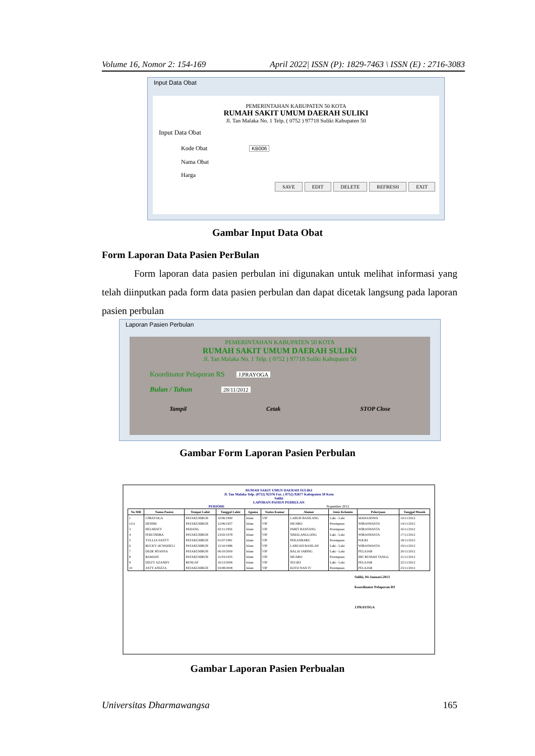Volume 16, Nomor 2: 154-169 April 2022| ISSN (P): 1829-7463 \ ISSN (E) : 2716-3083
Input Data Obat
PEMERINTAHAN KABUPATEN 50 KOTA
RUMAH SAKIT UMUM DAERAH SULIKI
Jl. Tan Malaka No. 1 Telp. ( 0752 ) 97718 Suliki Kabupaten 50
Input Data Obat
Kode Obat KB006
Nama Obat
Harga
SAVE EDIT DELETE REFRESH EXIT
Gambar Input Data Obat
Form Laporan Data Pasien PerBulan
Form laporan data pasien perbulan ini digunakan untuk melihat informasi yang telah diinputkan pada form data pasien perbulan dan dapat dicetak langsung pada laporan pasien perbulan
Laporan Pasien Perbulan
PEMERINTAHAN KABUPATEN 50 KOTA
RUMAH SAKIT UMUM DAERAH SULIKI
Jl. Tan Malaka No. 1 Telp. ( 0752 ) 97718 Suliki Kabupaten 50
Koordinator Pelaporan RS J.PRAYOGA
Bulan / Tahun 28/11/2012
Tampil Cetak STOP Close
Gambar Form Laporan Pasien Perbulan
RUMAH SAKIT UMUN DAERAH SULIKI
Jl. Tan Malaka Telp. (0752) 92376 Fax. ( 0752) 92677 Kabupaten 50 Kota
Suliki
LAPORAN PASIEN PERBULAN
PERIODE Nopember 2012
| No MR | Nama Pasien | Tempat Lahir | Tanggal Lahir | Agama | Status Kamar | Alamat | Jenis Kelamin | Pekerjaan | Tanggal Masuk |
| --- | --- | --- | --- | --- | --- | --- | --- | --- | --- |
| 1 | J.PRAYOGA | PAYAKUMBUH | 10/06/1990 | Islam | VIP | LABUH BASILANG | Laki - Laki | MAHASISWA | 14/11/2012 |
| 1111 | DESIIM | PAYAKUMBUH | 12/06/1957 | Islam | VIP | MUARO | Perempuan | WIRASWASTA | 14/11/2012 |
| 3 | HELMIATY | PADANG | 02/11/1956 | Islam | VIP | PARIT RANTANG | Perempuan | WIRASWASTA | 16/11/2012 |
| 4 | FEBI INDRA | PAYAKUMBUH | 23/02/1978 | Islam | VIP | SIMALANGGANG | Laki - Laki | WIRASWASTA | 17/11/2012 |
| 5 | YULLIA SANTY | PAYAKUMBUH | 01/07/1981 | Islam | VIP | PEKANBARU | Perempuan | POLRI | 18/11/2012 |
| 6 | RUCKY OCWAHELI | PAYAKUMBUH | 12/10/1986 | Islam | VIP | LABUAH BASILAN | Laki - Laki | WIRASWASTA | 19/11/2012 |
| 7 | DEDE RYANSA | PAYAKUMBUH | 06/10/2000 | Islam | VIP | BALAI JARING | Laki - Laki | PELAJAR | 20/11/2012 |
| 8 | RAMANI | PAYAKUMBUH | 31/03/1935 | Islam | VIP | MUARO | Perempuan | IBU RUMAH TANGG | 21/11/2012 |
| 9 | DIZZY AZANDY | RENGAT | 16/12/2006 | Islam | VIP | SULIKI | Laki - Laki | PELAJAR | 22/11/2012 |
| 10 | ASTY ANIZZA | PAYAKUMBUH | 03/08/2008 | Islam | VIP | KOTO NAN IV | Perempuan | PELAJAR | 23/11/2012 |
Suliki, 04-Januari-2013
Koordinator Pelaporan RS
J.PRAYOGA
Gambar Laporan Pasien Perbualan
Universitas Dharmawangsa 165